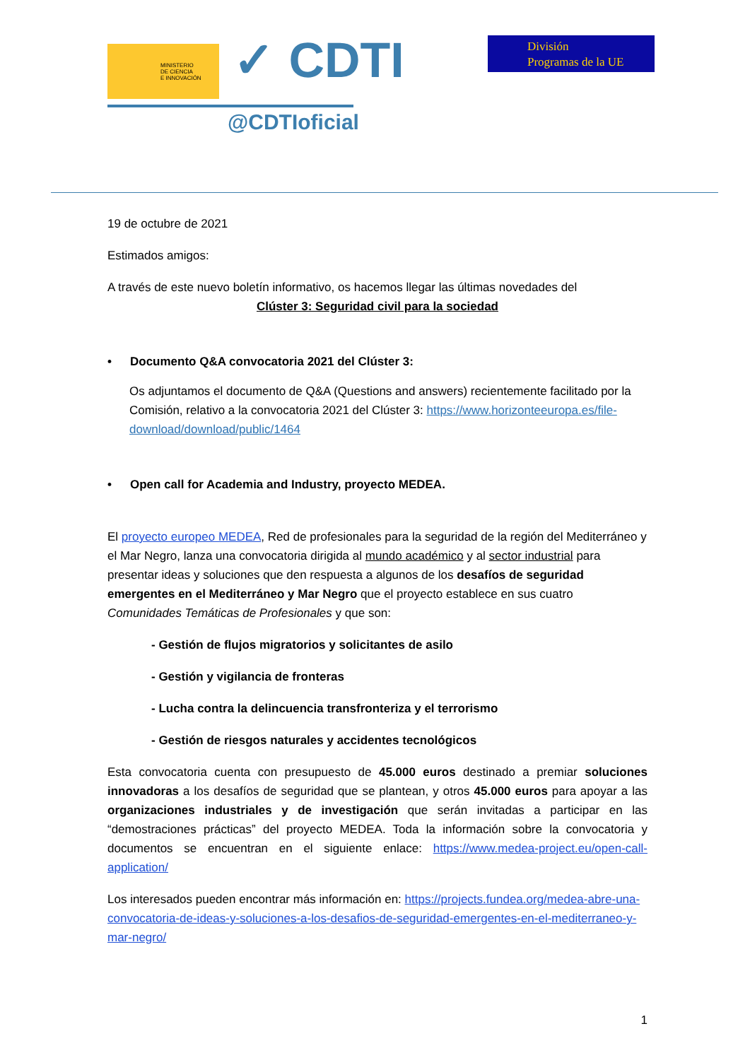MINISTERIO
DE CIENCIA
E INNOVACIÓN
✓ CDTI
@CDTIoficial
División
Programas de la UE
19 de octubre de 2021
Estimados amigos:
A través de este nuevo boletín informativo, os hacemos llegar las últimas novedades del
Clúster 3: Seguridad civil para la sociedad
• Documento Q&A convocatoria 2021 del Clúster 3:
Os adjuntamos el documento de Q&A (Questions and answers) recientemente facilitado por la Comisión, relativo a la convocatoria 2021 del Clúster 3: https://www.horizonteeuropa.es/file-download/download/public/1464
• Open call for Academia and Industry, proyecto MEDEA.
El proyecto europeo MEDEA, Red de profesionales para la seguridad de la región del Mediterráneo y el Mar Negro, lanza una convocatoria dirigida al mundo académico y al sector industrial para presentar ideas y soluciones que den respuesta a algunos de los desafíos de seguridad emergentes en el Mediterráneo y Mar Negro que el proyecto establece en sus cuatro Comunidades Temáticas de Profesionales y que son:
- Gestión de flujos migratorios y solicitantes de asilo
- Gestión y vigilancia de fronteras
- Lucha contra la delincuencia transfronteriza y el terrorismo
- Gestión de riesgos naturales y accidentes tecnológicos
Esta convocatoria cuenta con presupuesto de 45.000 euros destinado a premiar soluciones innovadoras a los desafíos de seguridad que se plantean, y otros 45.000 euros para apoyar a las organizaciones industriales y de investigación que serán invitadas a participar en las “demostraciones prácticas” del proyecto MEDEA. Toda la información sobre la convocatoria y documentos se encuentran en el siguiente enlace: https://www.medea-project.eu/open-call-application/
Los interesados pueden encontrar más información en: https://projects.fundea.org/medea-abre-una-convocatoria-de-ideas-y-soluciones-a-los-desafios-de-seguridad-emergentes-en-el-mediterraneo-y-mar-negro/
1